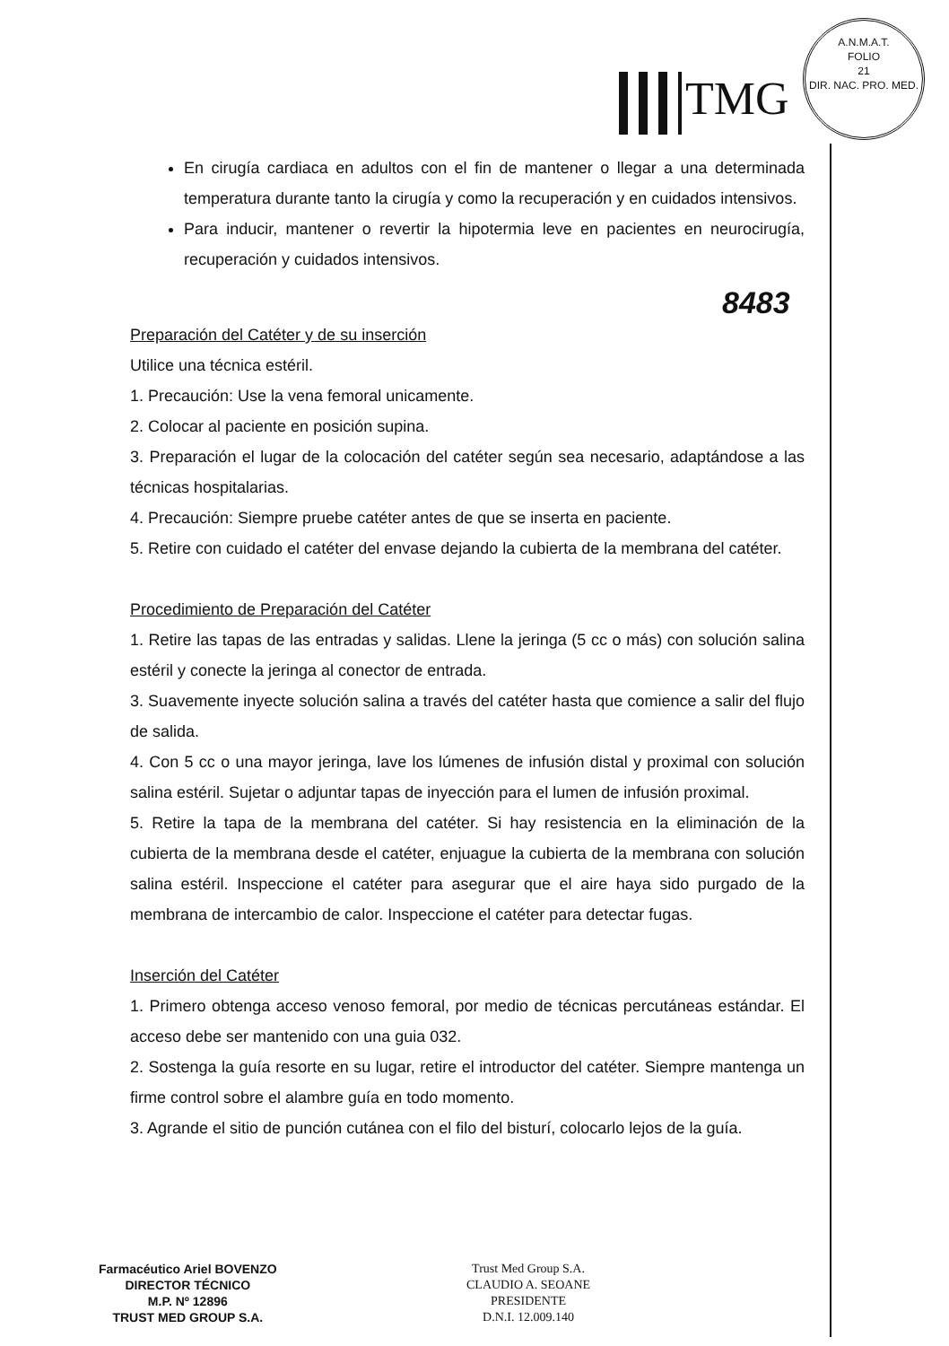TMG
A.N.M.A.T.
FOLIO
21
DIR. NAC. PRO. MED.
8483
En cirugía cardiaca en adultos con el fin de mantener o llegar a una determinada temperatura durante tanto la cirugía y como la recuperación y en cuidados intensivos.
Para inducir, mantener o revertir la hipotermia leve en pacientes en neurocirugía, recuperación y cuidados intensivos.
Preparación del Catéter y de su inserción
Utilice una técnica estéril.
1. Precaución: Use la vena femoral unicamente.
2. Colocar al paciente en posición supina.
3. Preparación el lugar de la colocación del catéter según sea necesario, adaptándose a las técnicas hospitalarias.
4. Precaución: Siempre pruebe catéter antes de que se inserta en paciente.
5. Retire con cuidado el catéter del envase dejando la cubierta de la membrana del catéter.
Procedimiento de Preparación del Catéter
1. Retire las tapas de las entradas y salidas. Llene la jeringa (5 cc o más) con solución salina estéril y conecte la jeringa al conector de entrada.
3. Suavemente inyecte solución salina a través del catéter hasta que comience a salir del flujo de salida.
4. Con 5 cc o una mayor jeringa, lave los lúmenes de infusión distal y proximal con solución salina estéril. Sujetar o adjuntar tapas de inyección para el lumen de infusión proximal.
5. Retire la tapa de la membrana del catéter. Si hay resistencia en la eliminación de la cubierta de la membrana desde el catéter, enjuague la cubierta de la membrana con solución salina estéril. Inspeccione el catéter para asegurar que el aire haya sido purgado de la membrana de intercambio de calor. Inspeccione el catéter para detectar fugas.
Inserción del Catéter
1. Primero obtenga acceso venoso femoral, por medio de técnicas percutáneas estándar. El acceso debe ser mantenido con una guia 032.
2. Sostenga la guía resorte en su lugar, retire el introductor del catéter. Siempre mantenga un firme control sobre el alambre guía en todo momento.
3. Agrande el sitio de punción cutánea con el filo del bisturí, colocarlo lejos de la guía.
Farmacéutico Ariel BOVENZO
DIRECTOR TÉCNICO
M.P. Nº 12896
TRUST MED GROUP S.A.
Trust Med Group S.A.
CLAUDIO A. SEOANE
PRESIDENTE
D.N.I. 12.009.140